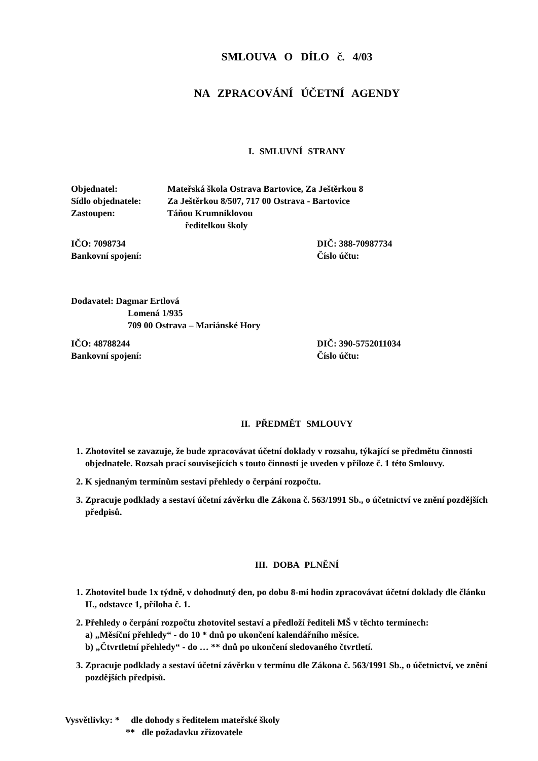SMLOUVA O DÍLO č. 4/03
NA ZPRACOVÁNÍ ÚČETNÍ AGENDY
I. SMLUVNÍ STRANY
Objednatel: Mateřská škola Ostrava Bartovice, Za Ještěrkou 8
Sídlo objednatele: Za Ještěrkou 8/507, 717 00 Ostrava - Bartovice
Zastoupen: Táňou Krumniklovou
ředitelkou školy
IČO: 7098734 DIČ: 388-70987734
Bankovní spojení: Číslo účtu:
Dodavatel: Dagmar Ertlová
Lomená 1/935
709 00 Ostrava – Mariánské Hory
IČO: 48788244 DIČ: 390-5752011034
Bankovní spojení: Číslo účtu:
II. PŘEDMĚT SMLOUVY
1. Zhotovitel se zavazuje, že bude zpracovávat účetní doklady v rozsahu, týkající se předmětu činnosti objednatele. Rozsah prací souvisejících s touto činností je uveden v příloze č. 1 této Smlouvy.
2. K sjednaným termínům sestaví přehledy o čerpání rozpočtu.
3. Zpracuje podklady a sestaví účetní závěrku dle Zákona č. 563/1991 Sb., o účetnictví ve znění pozdějších předpisů.
III. DOBA PLNĚNÍ
1. Zhotovitel bude 1x týdně, v dohodnutý den, po dobu 8-mi hodin zpracovávat účetní doklady dle článku II., odstavce 1, příloha č. 1.
2. Přehledy o čerpání rozpočtu zhotovitel sestaví a předloží řediteli MŠ v těchto termínech:
a) „Měsíční přehledy“ - do 10 * dnů po ukončení kalendářního měsíce.
b) „Čtvrtletní přehledy“ - do … ** dnů po ukončení sledovaného čtvrtletí.
3. Zpracuje podklady a sestaví účetní závěrku v termínu dle Zákona č. 563/1991 Sb., o účetnictví, ve znění pozdějších předpisů.
Vysvětlivky: * dle dohody s ředitelem mateřské školy
** dle požadavku zřizovatele